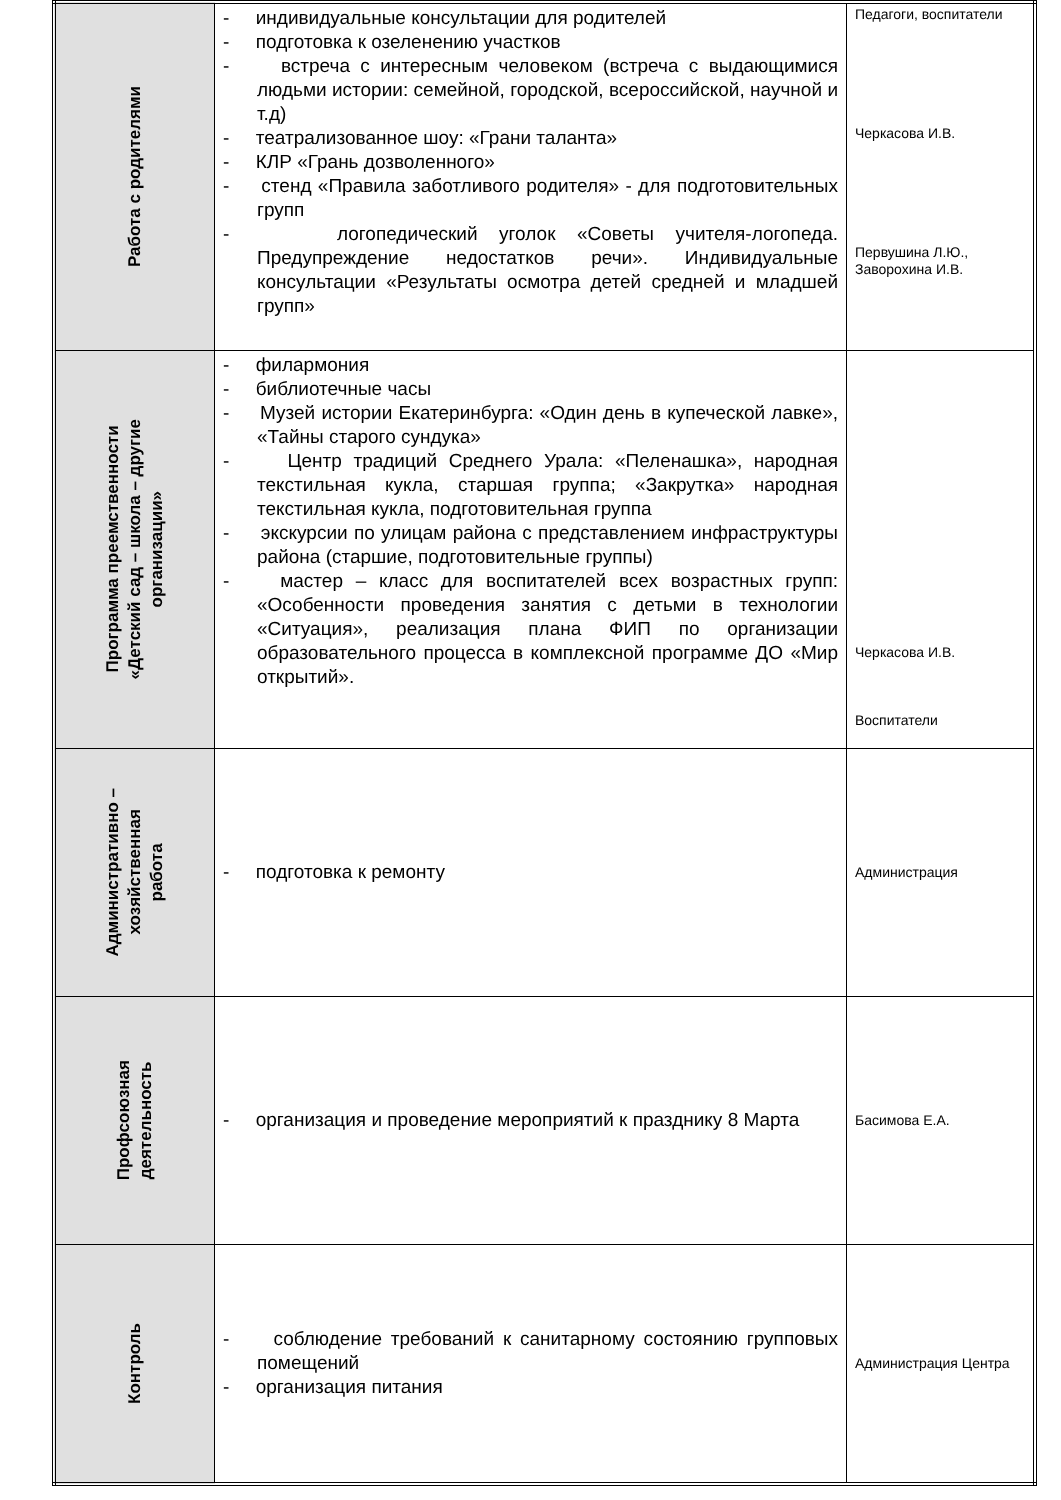| Работа с родителями | - индивидуальные консультации для родителей - подготовка к озеленению участков - встреча с интересным человеком (встреча с выдающимися людьми истории: семейной, городской, всероссийской, научной и т.д) - театрализованное шоу: «Грани таланта» - КЛР «Грань дозволенного» - стенд «Правила заботливого родителя» - для подготовительных групп - логопедический уголок «Советы учителя-логопеда. Предупреждение недостатков речи». Индивидуальные консультации «Результаты осмотра детей средней и младшей групп» | Педагоги, воспитатели Черкасова И.В. Первушина Л.Ю., Заворохина И.В. |
| Программа преемственности «Детский сад – школа – другие организации» | - филармония - библиотечные часы - Музей истории Екатеринбурга: «Один день в купеческой лавке», «Тайны старого сундука» - Центр традиций Среднего Урала: «Пеленашка», народная текстильная кукла, старшая группа; «Закрутка» народная текстильная кукла, подготовительная группа - экскурсии по улицам района с представлением инфраструктуры района (старшие, подготовительные группы) - мастер – класс для воспитателей всех возрастных групп: «Особенности проведения занятия с детьми в технологии «Ситуация», реализация плана ФИП по организации образовательного процесса в комплексной программе ДО «Мир открытий». | Черкасова И.В. Воспитатели |
| Административно – хозяйственная работа | - подготовка к ремонту | Администрация |
| Профсоюзная деятельность | - организация и проведение мероприятий к празднику 8 Марта | Басимова Е.А. |
| Контроль | - соблюдение требований к санитарному состоянию групповых помещений - организация питания | Администрация Центра |